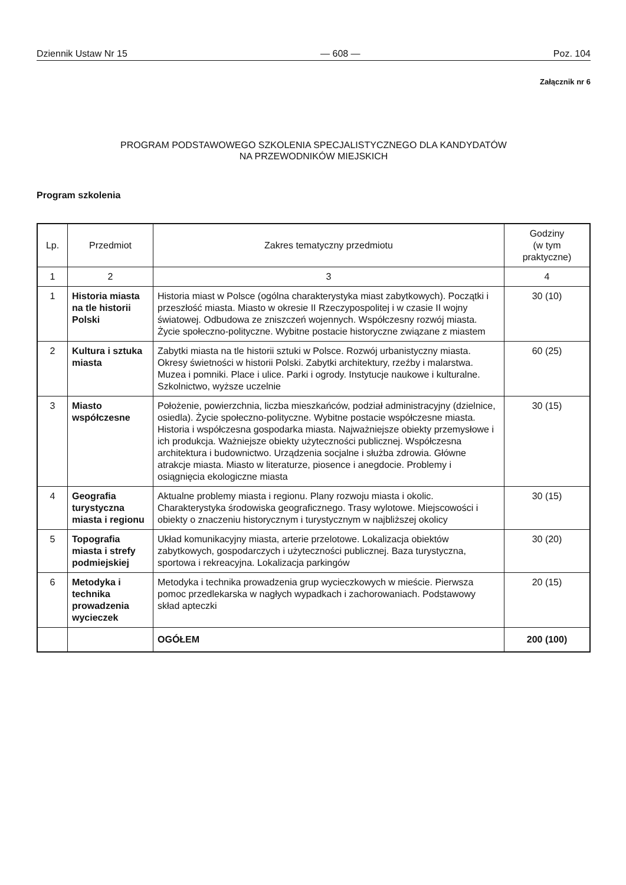Dziennik Ustaw Nr 15 — 608 — Poz. 104
Załącznik nr 6
PROGRAM PODSTAWOWEGO SZKOLENIA SPECJALISTYCZNEGO DLA KANDYDATÓW
NA PRZEWODNIKÓW MIEJSKICH
Program szkolenia
| Lp. | Przedmiot | Zakres tematyczny przedmiotu | Godziny (w tym praktyczne) |
| --- | --- | --- | --- |
| 1 | 2 | 3 | 4 |
| 1 | Historia miasta na tle historii Polski | Historia miast w Polsce (ogólna charakterystyka miast zabytkowych). Początki i przeszłość miasta. Miasto w okresie II Rzeczypospolitej i w czasie II wojny światowej. Odbudowa ze zniszczeń wojennych. Współczesny rozwój miasta. Życie społeczno-polityczne. Wybitne postacie historyczne związane z miastem | 30 (10) |
| 2 | Kultura i sztuka miasta | Zabytki miasta na tle historii sztuki w Polsce. Rozwój urbanistyczny miasta. Okresy świetności w historii Polski. Zabytki architektury, rzeźby i malarstwa. Muzea i pomniki. Place i ulice. Parki i ogrody. Instytucje naukowe i kulturalne. Szkolnictwo, wyższe uczelnie | 60 (25) |
| 3 | Miasto współczesne | Położenie, powierzchnia, liczba mieszkańców, podział administracyjny (dzielnice, osiedla). Życie społeczno-polityczne. Wybitne postacie współczesne miasta. Historia i współczesna gospodarka miasta. Najważniejsze obiekty przemysłowe i ich produkcja. Ważniejsze obiekty użyteczności publicznej. Współczesna architektura i budownictwo. Urządzenia socjalne i służba zdrowia. Główne atrakcje miasta. Miasto w literaturze, piosence i anegdocie. Problemy i osiągnięcia ekologiczne miasta | 30 (15) |
| 4 | Geografia turystyczna miasta i regionu | Aktualne problemy miasta i regionu. Plany rozwoju miasta i okolic. Charakterystyka środowiska geograficznego. Trasy wylotowe. Miejscowości i obiekty o znaczeniu historycznym i turystycznym w najbliższej okolicy | 30 (15) |
| 5 | Topografia miasta i strefy podmiejskiej | Układ komunikacyjny miasta, arterie przelotowe. Lokalizacja obiektów zabytkowych, gospodarczych i użyteczności publicznej. Baza turystyczna, sportowa i rekreacyjna. Lokalizacja parkingów | 30 (20) |
| 6 | Metodyka i technika prowadzenia wycieczek | Metodyka i technika prowadzenia grup wycieczkowych w mieście. Pierwsza pomoc przedlekarska w nagłych wypadkach i zachorowaniach. Podstawowy skład apteczki | 20 (15) |
| | | OGÓŁEM | 200 (100) |